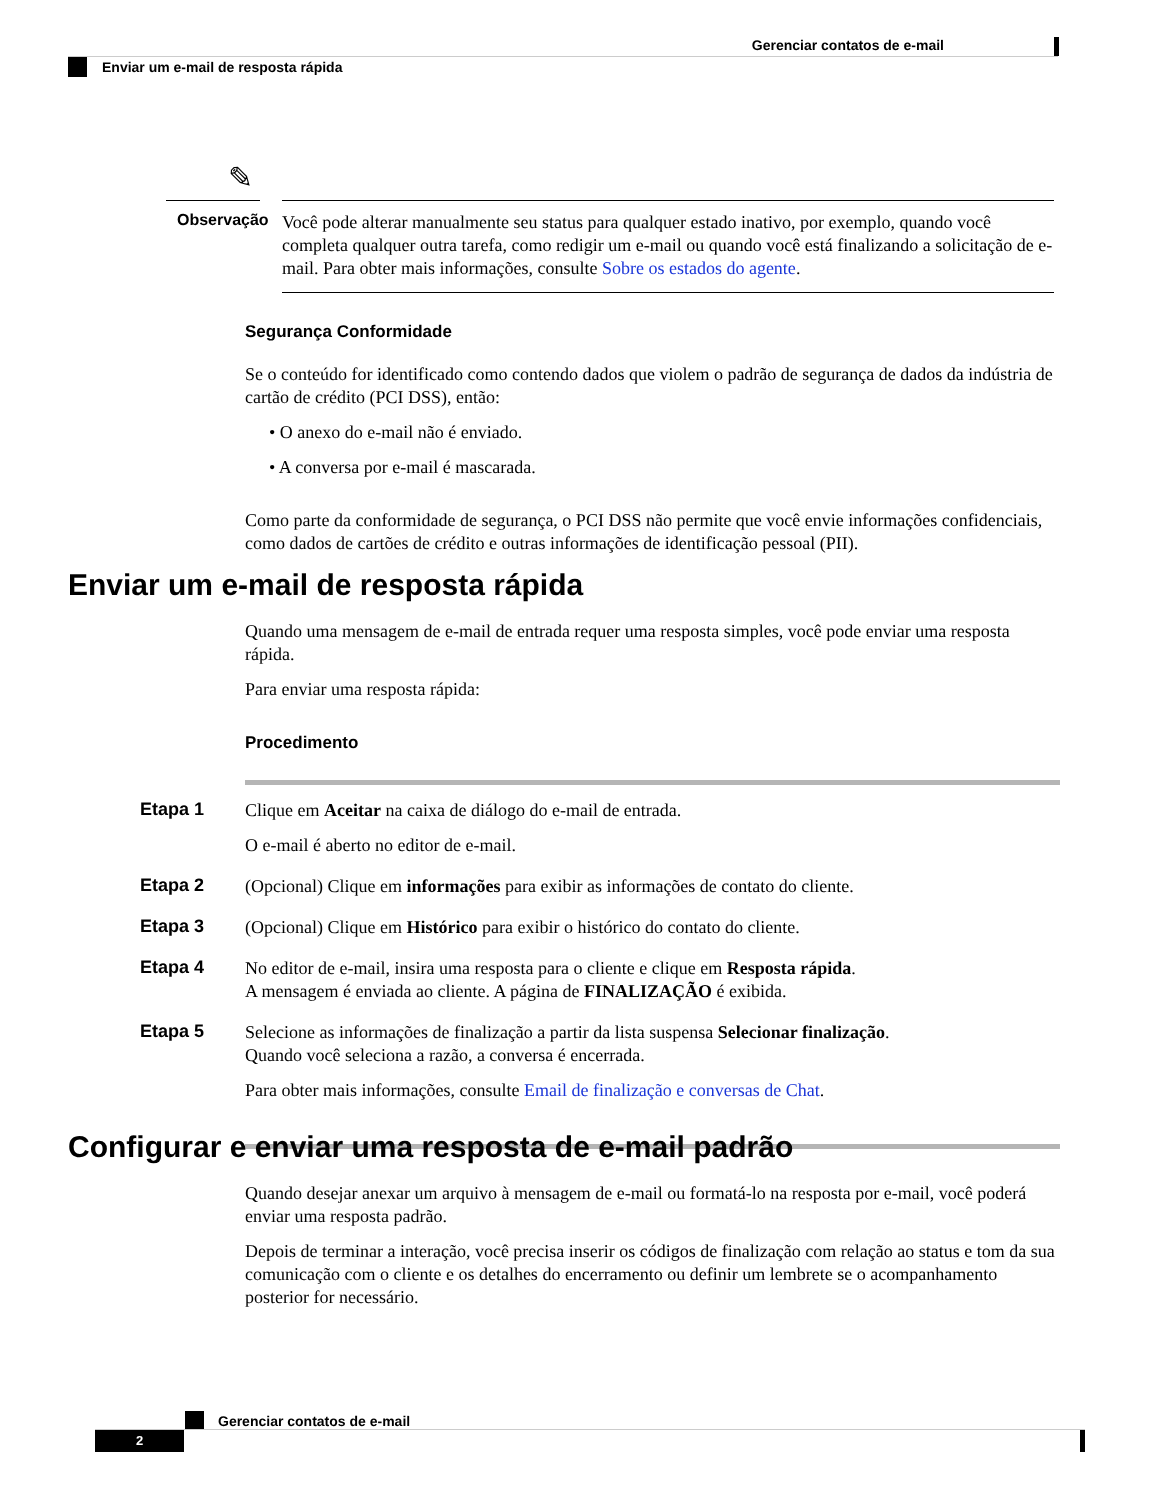Gerenciar contatos de e-mail
Enviar um e-mail de resposta rápida
✎
Observação
Você pode alterar manualmente seu status para qualquer estado inativo, por exemplo, quando você completa qualquer outra tarefa, como redigir um e-mail ou quando você está finalizando a solicitação de e-mail. Para obter mais informações, consulte Sobre os estados do agente.
Segurança Conformidade
Se o conteúdo for identificado como contendo dados que violem o padrão de segurança de dados da indústria de cartão de crédito (PCI DSS), então:
• O anexo do e-mail não é enviado.
• A conversa por e-mail é mascarada.
Como parte da conformidade de segurança, o PCI DSS não permite que você envie informações confidenciais, como dados de cartões de crédito e outras informações de identificação pessoal (PII).
Enviar um e-mail de resposta rápida
Quando uma mensagem de e-mail de entrada requer uma resposta simples, você pode enviar uma resposta rápida.
Para enviar uma resposta rápida:
Procedimento
Etapa 1
Clique em Aceitar na caixa de diálogo do e-mail de entrada.
O e-mail é aberto no editor de e-mail.
Etapa 2
(Opcional) Clique em informações para exibir as informações de contato do cliente.
Etapa 3
(Opcional) Clique em Histórico para exibir o histórico do contato do cliente.
Etapa 4
No editor de e-mail, insira uma resposta para o cliente e clique em Resposta rápida.
A mensagem é enviada ao cliente. A página de FINALIZAÇÃO é exibida.
Etapa 5
Selecione as informações de finalização a partir da lista suspensa Selecionar finalização.
Quando você seleciona a razão, a conversa é encerrada.
Para obter mais informações, consulte Email de finalização e conversas de Chat.
Configurar e enviar uma resposta de e-mail padrão
Quando desejar anexar um arquivo à mensagem de e-mail ou formatá-lo na resposta por e-mail, você poderá enviar uma resposta padrão.
Depois de terminar a interação, você precisa inserir os códigos de finalização com relação ao status e tom da sua comunicação com o cliente e os detalhes do encerramento ou definir um lembrete se o acompanhamento posterior for necessário.
Gerenciar contatos de e-mail
2